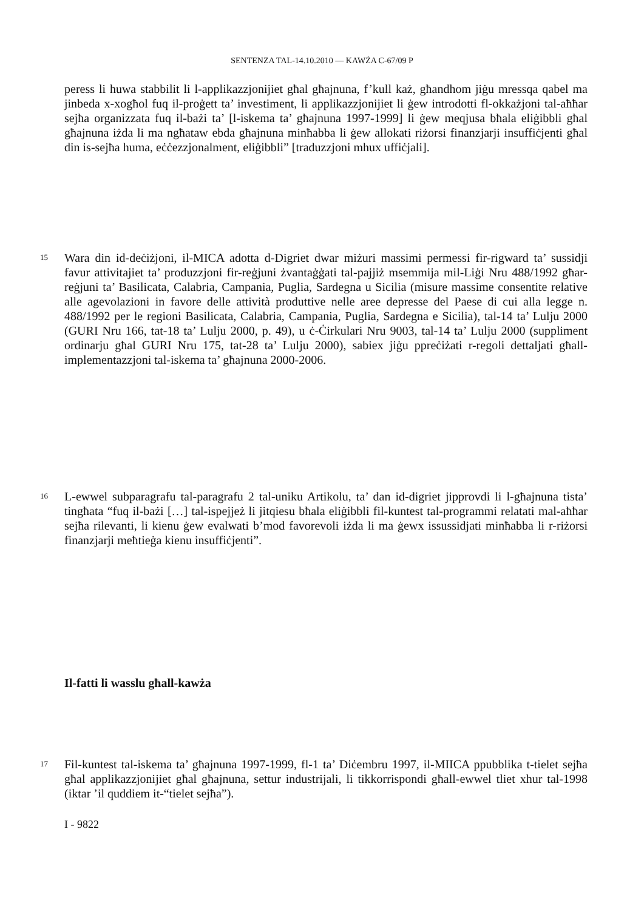SENTENZA TAL-14.10.2010 — KAWŻA C-67/09 P
peress li huwa stabbilit li l-applikazzjonijiet għal għajnuna, f’kull każ, għandhom jiġu mressqa qabel ma jinbeda x-xogħol fuq il-proġett ta’ investiment, li applikazzjonijiet li ġew introdotti fl-okkażjoni tal-aħħar sejħa organizzata fuq il-bażi ta’ [l-iskema ta’ għajnuna 1997-1999] li ġew meqjusa bħala eliġibbli għal għajnuna iżda li ma ngħataw ebda għajnuna minħabba li ġew allokati riżorsi finanzjarji insuffiċjenti għal din is-sejħa huma, eċċezzjonalment, eliġibbli” [traduzzjoni mhux uffiċjali].
15 Wara din id-deċiżjoni, il-MICA adotta d-Digriet dwar miżuri massimi permessi fir-rigward ta’ sussidji favur attivitajiet ta’ produzzjoni fir-reġjuni żvantaġġati tal-pajjiż msemmija mil-Liġi Nru 488/1992 għar-reġjuni ta’ Basilicata, Calabria, Campania, Puglia, Sardegna u Sicilia (misure massime consentite relative alle agevolazioni in favore delle attività produttive nelle aree depresse del Paese di cui alla legge n. 488/1992 per le regioni Basilicata, Calabria, Campania, Puglia, Sardegna e Sicilia), tal-14 ta’ Lulju 2000 (GURI Nru 166, tat-18 ta’ Lulju 2000, p. 49), u ċ-Ċirkulari Nru 9003, tal-14 ta’ Lulju 2000 (suppliment ordinarju għal GURI Nru 175, tat-28 ta’ Lulju 2000), sabiex jiġu ppreċiżati r-regoli dettaljati għall-implementazzjoni tal-iskema ta’ għajnuna 2000-2006.
16 L-ewwel subparagrafu tal-paragrafu 2 tal-uniku Artikolu, ta’ dan id-digriet jipprovdi li l-għajnuna tista’ tingħata “fuq il-bażi […] tal-ispejjeż li jitqiesu bħala eliġibbli fil-kuntest tal-programmi relatati mal-aħħar sejħa rilevanti, li kienu ġew evalwati b’mod favorevoli iżda li ma ġewx issussidjati minħabba li r-riżorsi finanzjarji meħtieġa kienu insuffiċjenti”.
Il-fatti li wasslu għall-kawża
17 Fil-kuntest tal-iskema ta’ għajnuna 1997-1999, fl-1 ta’ Diċembru 1997, il-MIICA ppubblika t-tielet sejħa għal applikazzjonijiet għal għajnuna, settur industrijali, li tikkorrispondi għall-ewwel tliet xhur tal-1998 (iktar ’il quddiem it-“tielet sejħa”).
I - 9822